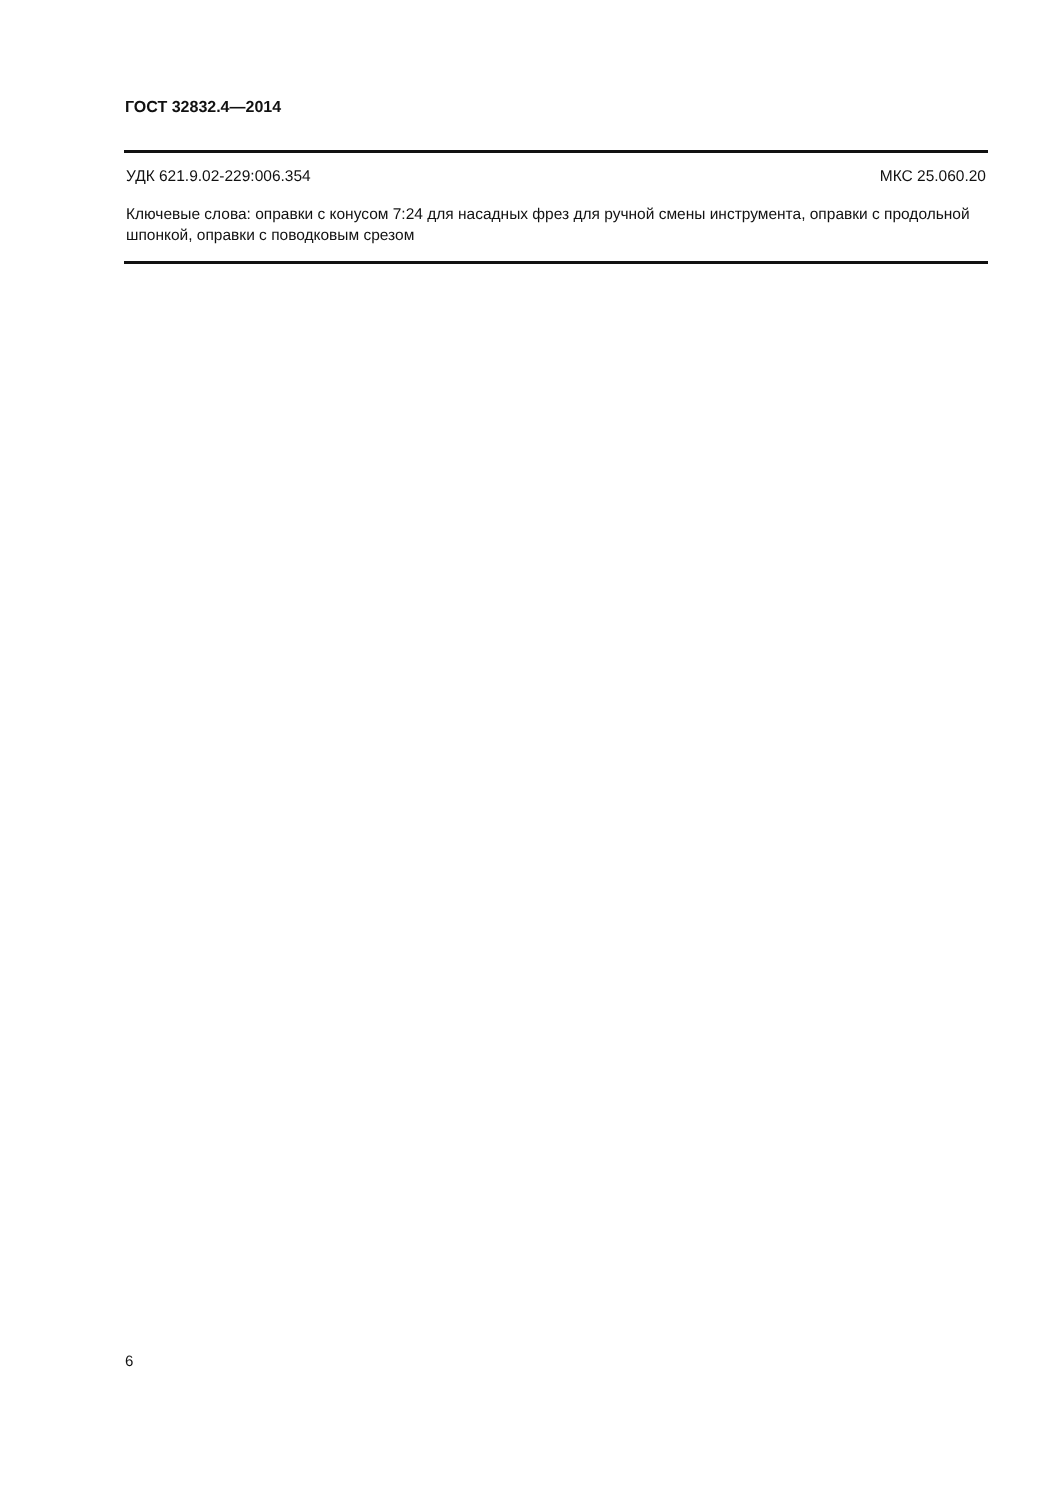ГОСТ 32832.4—2014
УДК 621.9.02-229:006.354 МКС 25.060.20
Ключевые слова: оправки с конусом 7:24 для насадных фрез для ручной смены инструмента, оправки с продольной шпонкой, оправки с поводковым срезом
6